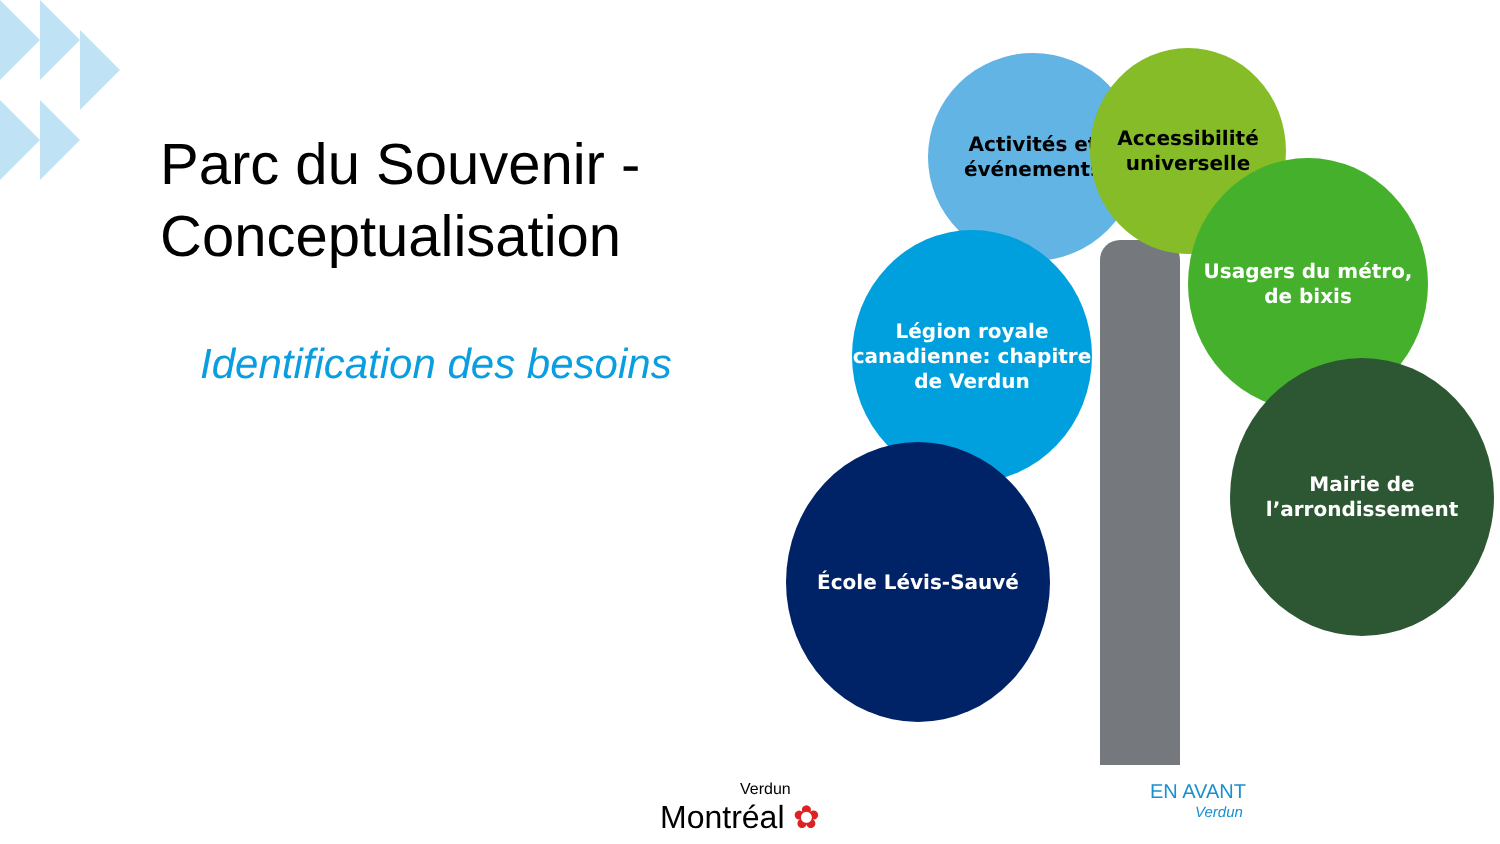Parc du Souvenir -
Conceptualisation
Identification des besoins
Activités et événements
Accessibilité universelle
Usagers du métro, de bixis
Légion royale canadienne: chapitre de Verdun
Mairie de l’arrondissement
École Lévis-Sauvé
Verdun
Montréal ✿
EN AVANT
Verdun